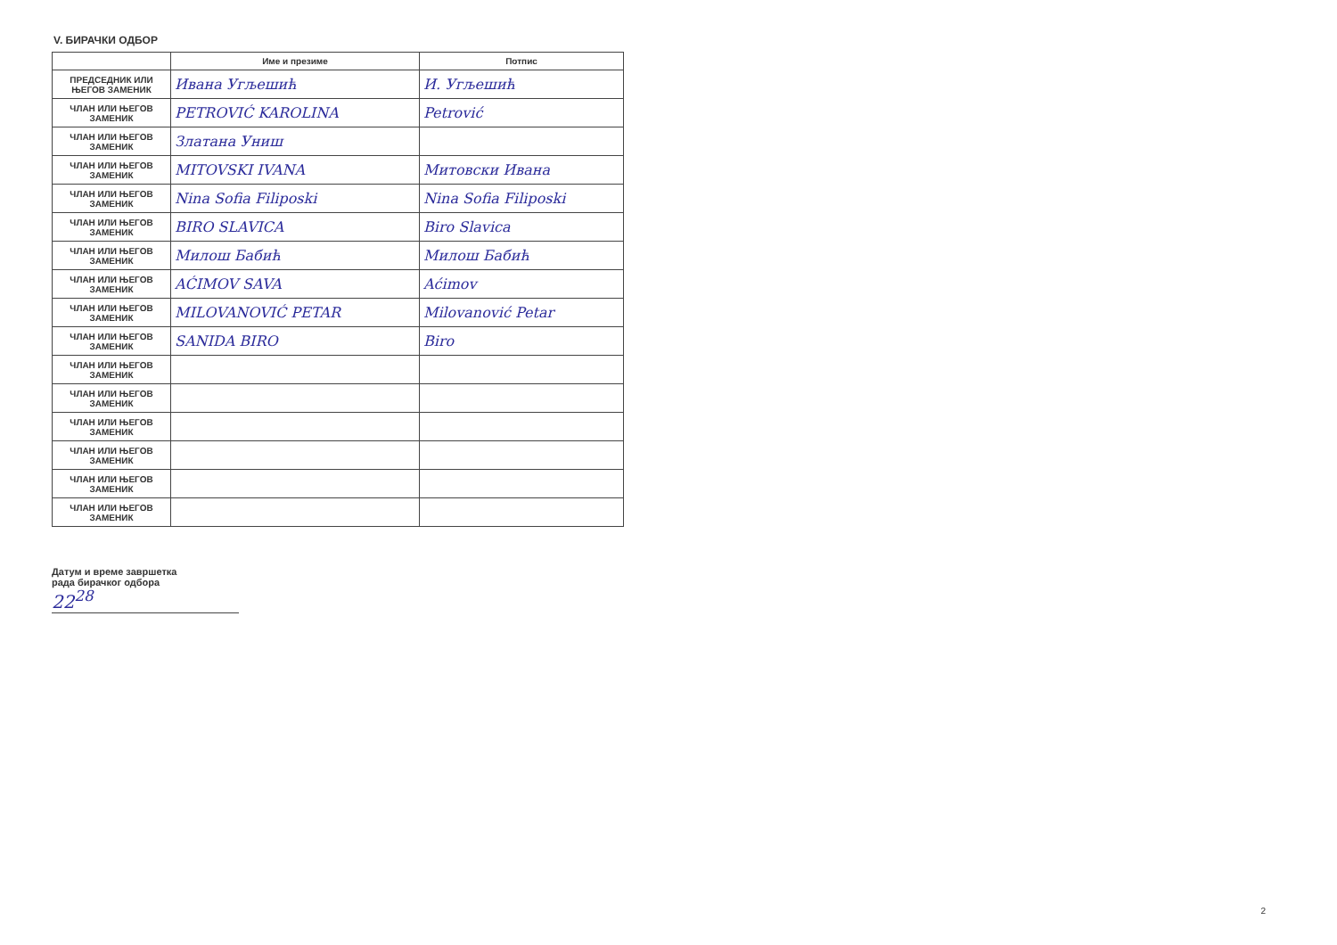V. БИРАЧКИ ОДБОР
| | Име и презиме | Потпис |
| --- | --- | --- |
| ПРЕДСЕДНИК ИЛИ ЊЕГОВ ЗАМЕНИК | Ивана Угљешић | И. Угљешић |
| ЧЛАН ИЛИ ЊЕГОВ ЗАМЕНИК | PETROVIĆ KAROLINA | Petrović |
| ЧЛАН ИЛИ ЊЕГОВ ЗАМЕНИК | Златана Униш | |
| ЧЛАН ИЛИ ЊЕГОВ ЗАМЕНИК | MITOVSKI IVANA | Митовски Ивана |
| ЧЛАН ИЛИ ЊЕГОВ ЗАМЕНИК | Nina Sofia Filiposki | Nina Sofia Filiposki |
| ЧЛАН ИЛИ ЊЕГОВ ЗАМЕНИК | BIRO SLAVICA | Biro Slavica |
| ЧЛАН ИЛИ ЊЕГОВ ЗАМЕНИК | Милош Бабић | Милош Бабић |
| ЧЛАН ИЛИ ЊЕГОВ ЗАМЕНИК | AĆIMOV SAVA | Aćimov |
| ЧЛАН ИЛИ ЊЕГОВ ЗАМЕНИК | MILOVANOVIĆ PETAR | Milovanović Petar |
| ЧЛАН ИЛИ ЊЕГОВ ЗАМЕНИК | SANIDA BIRO | Biro |
| ЧЛАН ИЛИ ЊЕГОВ ЗАМЕНИК | | |
| ЧЛАН ИЛИ ЊЕГОВ ЗАМЕНИК | | |
| ЧЛАН ИЛИ ЊЕГОВ ЗАМЕНИК | | |
| ЧЛАН ИЛИ ЊЕГОВ ЗАМЕНИК | | |
| ЧЛАН ИЛИ ЊЕГОВ ЗАМЕНИК | | |
| ЧЛАН ИЛИ ЊЕГОВ ЗАМЕНИК | | |
Датум и време завршетка
рада бирачког одбора
22<sup>28</sup>
2